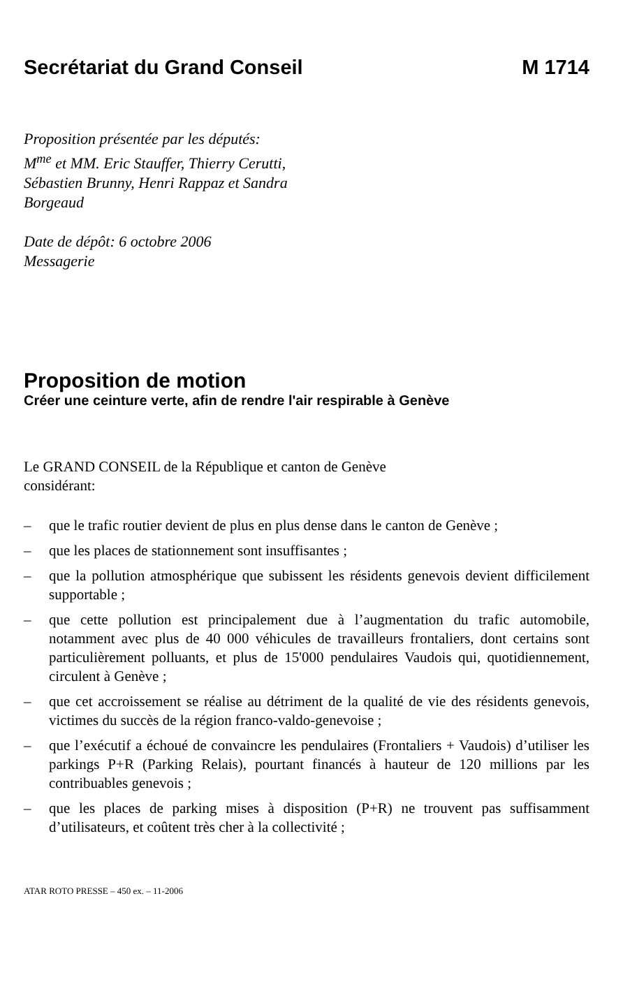Secrétariat du Grand Conseil M 1714
Proposition présentée par les députés:
M<sup>me</sup> et MM. Eric Stauffer, Thierry Cerutti,
Sébastien Brunny, Henri Rappaz et Sandra
Borgeaud
Date de dépôt: 6 octobre 2006
Messagerie
Proposition de motion
Créer une ceinture verte, afin de rendre l'air respirable à Genève
Le GRAND CONSEIL de la République et canton de Genève
considérant:
– que le trafic routier devient de plus en plus dense dans le canton de Genève ;
– que les places de stationnement sont insuffisantes ;
– que la pollution atmosphérique que subissent les résidents genevois devient difficilement supportable ;
– que cette pollution est principalement due à l’augmentation du trafic automobile, notamment avec plus de 40 000 véhicules de travailleurs frontaliers, dont certains sont particulièrement polluants, et plus de 15'000 pendulaires Vaudois qui, quotidiennement, circulent à Genève ;
– que cet accroissement se réalise au détriment de la qualité de vie des résidents genevois, victimes du succès de la région franco-valdo-genevoise ;
– que l’exécutif a échoué de convaincre les pendulaires (Frontaliers + Vaudois) d’utiliser les parkings P+R (Parking Relais), pourtant financés à hauteur de 120 millions par les contribuables genevois ;
– que les places de parking mises à disposition (P+R) ne trouvent pas suffisamment d’utilisateurs, et coûtent très cher à la collectivité ;
ATAR ROTO PRESSE – 450 ex. – 11-2006